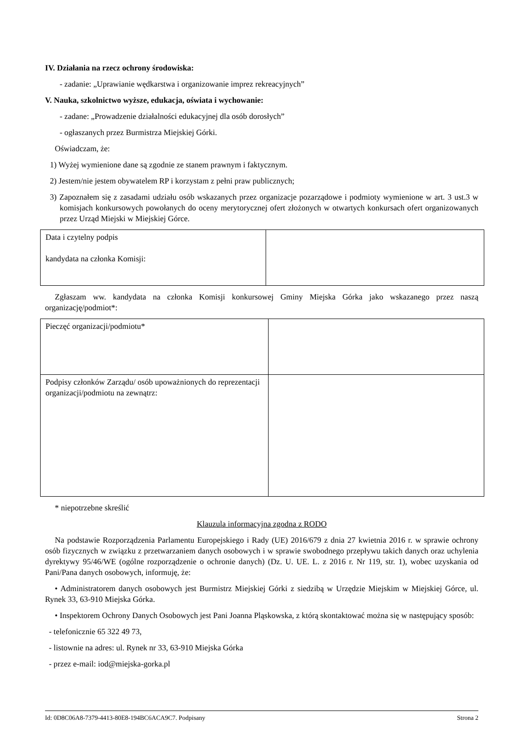IV. Działania na rzecz ochrony środowiska:
- zadanie: „Uprawianie wędkarstwa i organizowanie imprez rekreacyjnych”
V. Nauka, szkolnictwo wyższe, edukacja, oświata i wychowanie:
- zadane: „Prowadzenie działalności edukacyjnej dla osób dorosłych”
- ogłaszanych przez Burmistrza Miejskiej Górki.
Oświadczam, że:
1) Wyżej wymienione dane są zgodnie ze stanem prawnym i faktycznym.
2) Jestem/nie jestem obywatelem RP i korzystam z pełni praw publicznych;
3) Zapoznałem się z zasadami udziału osób wskazanych przez organizacje pozarządowe i podmioty wymienione w art. 3 ust.3 w komisjach konkursowych powołanych do oceny merytorycznej ofert złożonych w otwartych konkursach ofert organizowanych przez Urząd Miejski w Miejskiej Górce.
| Data i czytelny podpis kandydata na członka Komisji: | |
Zgłaszam ww. kandydata na członka Komisji konkursowej Gminy Miejska Górka jako wskazanego przez naszą organizację/podmiot*:
| Pieczęć organizacji/podmiotu* | |
| Podpisy członków Zarządu/ osób upoważnionych do reprezentacji organizacji/podmiotu na zewnątrz: | |
* niepotrzebne skreślić
Klauzula informacyjna zgodna z RODO
Na podstawie Rozporządzenia Parlamentu Europejskiego i Rady (UE) 2016/679 z dnia 27 kwietnia 2016 r. w sprawie ochrony osób fizycznych w związku z przetwarzaniem danych osobowych i w sprawie swobodnego przepływu takich danych oraz uchylenia dyrektywy 95/46/WE (ogólne rozporządzenie o ochronie danych) (Dz. U. UE. L. z 2016 r. Nr 119, str. 1), wobec uzyskania od Pani/Pana danych osobowych, informuję, że:
• Administratorem danych osobowych jest Burmistrz Miejskiej Górki z siedzibą w Urzędzie Miejskim w Miejskiej Górce, ul. Rynek 33, 63-910 Miejska Górka.
• Inspektorem Ochrony Danych Osobowych jest Pani Joanna Pląskowska, z którą skontaktować można się w następujący sposób:
- telefonicznie 65 322 49 73,
- listownie na adres: ul. Rynek nr 33, 63-910 Miejska Górka
- przez e-mail: iod@miejska-gorka.pl
Id: 0D8C06A8-7379-4413-80E8-194BC6ACA9C7. Podpisany Strona 2